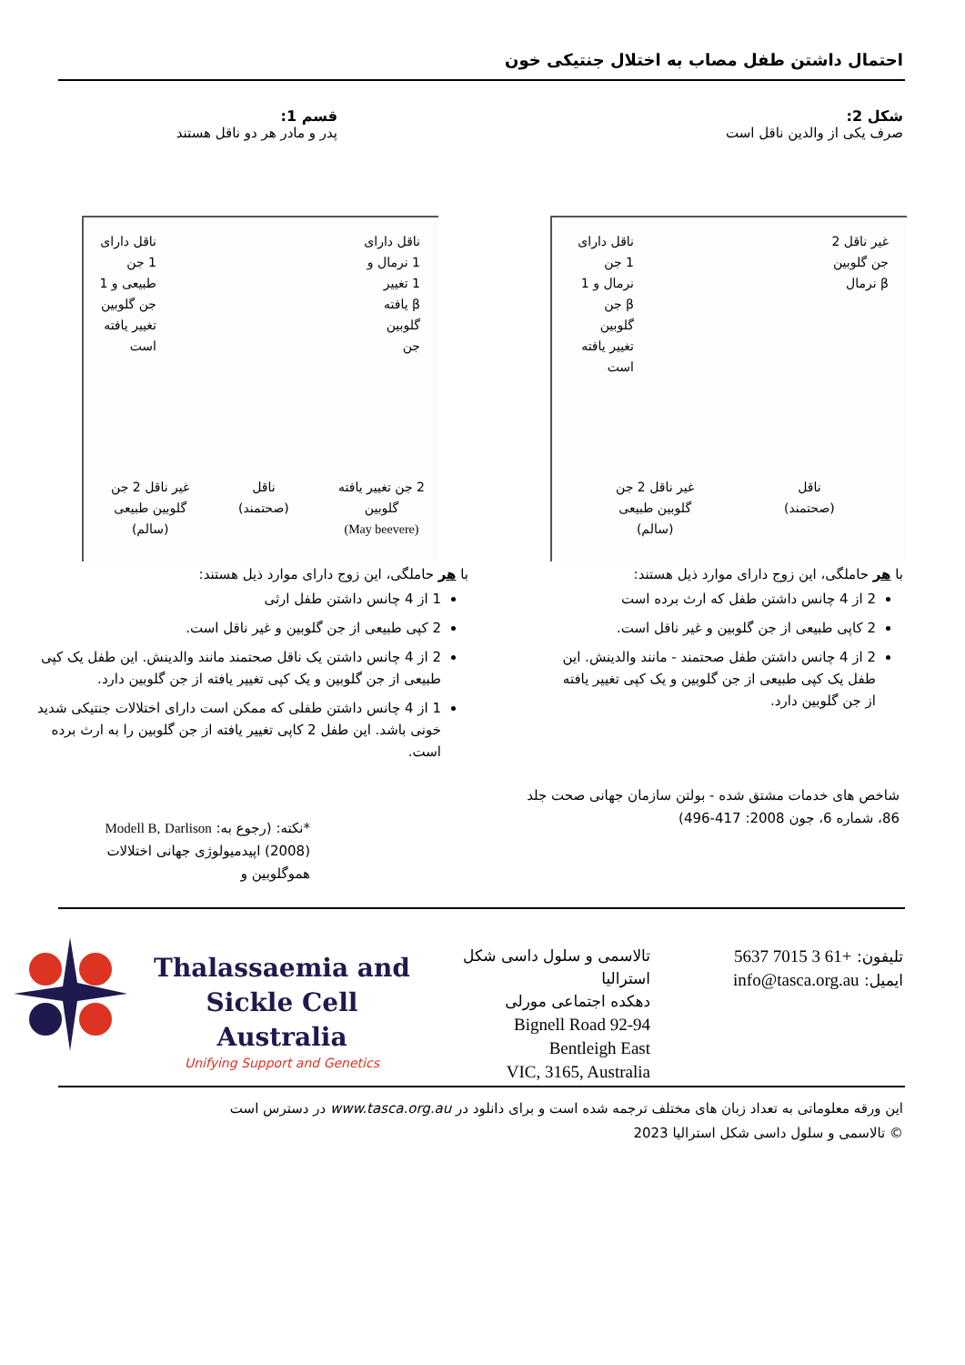احتمال داشتن طفل مصاب به اختلال جنتیکی خون
شکل 2:
صرف یکی از والدین ناقل است
قسم 1:
پدر و مادر هر دو ناقل هستند
غیر ناقل 2
جن گلوبین
β نرمال
ناقل دارای
1 جن
نرمال و 1
β جن
گلوبین
تغییر یافته
است
غیر ناقل 2 جن
گلوبین طبیعی
(سالم)
ناقل
(صحتمند)
ناقل دارای
1 نرمال و
1 تغییر
β یافته
گلوبین
جن
ناقل دارای
1 جن
طبیعی و 1
جن گلوبین
تغییر یافته
است
2 جن تغییر یافته
گلوبین
(May beevere)
ناقل
(صحتمند)
غیر ناقل 2 جن
گلوبین طبیعی
(سالم)
با هر حاملگی، این زوج دارای موارد ذیل هستند:
2 از 4 چانس داشتن طفل که ارث برده است
2 کاپی طبیعی از جن گلوبین و غیر ناقل است.
2 از 4 چانس داشتن طفل صحتمند - مانند والدینش. این طفل یک کپی طبیعی از جن گلوبین و یک کپی تغییر یافته از جن گلوبین دارد.
با هر حاملگی، این زوج دارای موارد ذیل هستند:
1 از 4 چانس داشتن طفل ارثی
2 کپی طبیعی از جن گلوبین و غیر ناقل است.
2 از 4 چانس داشتن یک ناقل صحتمند مانند والدینش. این طفل یک کپی طبیعی از جن گلوبین و یک کپی تغییر یافته از جن گلوبین دارد.
1 از 4 چانس داشتن طفلی که ممکن است دارای اختلالات جنتیکی شدید خونی باشد. این طفل 2 کاپی تغییر یافته از جن گلوبین را به ارث برده است.
شاخص های خدمات مشتق شده - بولتن سازمان جهانی صحت جلد 86، شماره 6، جون 2008: 417-496)
*نکته: (رجوع به: Modell B, Darlison (2008) اپیدمیولوژی جهانی اختلالات هموگلوبین و
Thalassaemia and
Sickle Cell Australia
Unifying Support and Genetics
تالاسمی و سلول داسی شکل استرالیا
دهکده اجتماعی مورلی
92-94 Bignell Road
Bentleigh East
VIC, 3165, Australia
تلیفون: +61 3 7015 5637
ایمیل: info@tasca.org.au
این ورقه معلوماتی به تعداد زبان های مختلف ترجمه شده است و برای دانلود در www.tasca.org.au در دسترس است
© تالاسمی و سلول داسی شکل استرالیا 2023